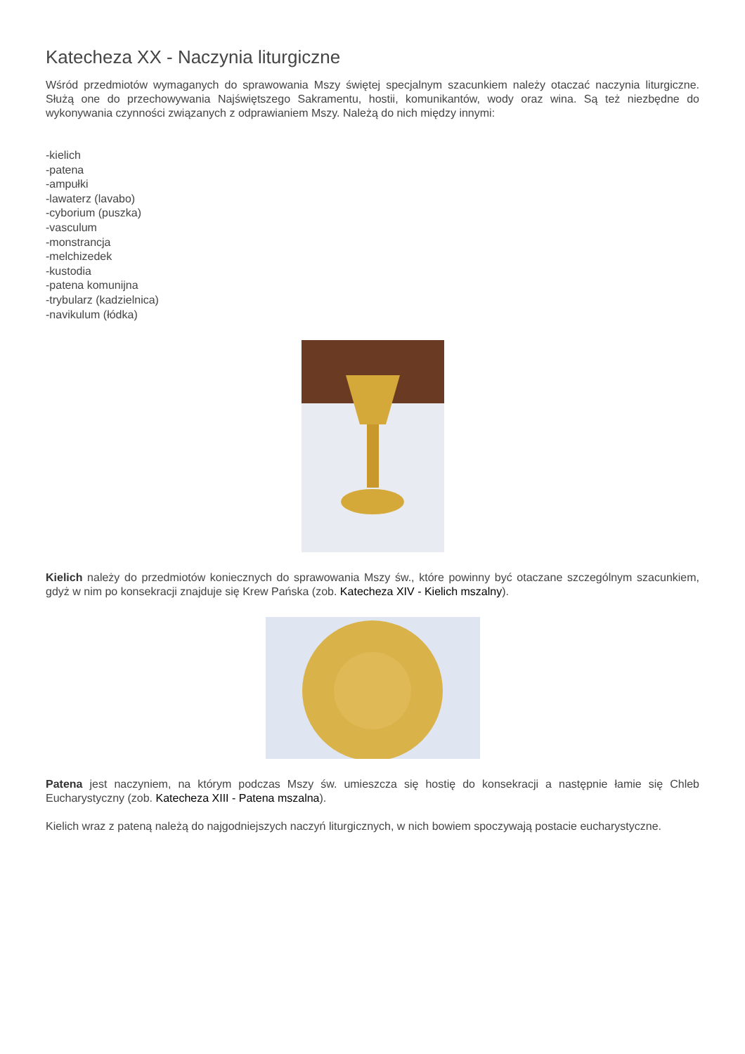Katecheza XX - Naczynia liturgiczne
Wśród przedmiotów wymaganych do sprawowania Mszy świętej specjalnym szacunkiem należy otaczać naczynia liturgiczne. Służą one do przechowywania Najświętszego Sakramentu, hostii, komunikantów, wody oraz wina. Są też niezbędne do wykonywania czynności związanych z odprawianiem Mszy. Należą do nich między innymi:
-kielich
-patena
-ampułki
-lawaterz (lavabo)
-cyborium (puszka)
-vasculum
-monstrancja
-melchizedek
-kustodia
-patena komunijna
-trybularz (kadzielnica)
-navikulum (łódka)
Kielich należy do przedmiotów koniecznych do sprawowania Mszy św., które powinny być otaczane szczególnym szacunkiem, gdyż w nim po konsekracji znajduje się Krew Pańska (zob. Katecheza XIV - Kielich mszalny).
Patena jest naczyniem, na którym podczas Mszy św. umieszcza się hostię do konsekracji a następnie łamie się Chleb Eucharystyczny (zob. Katecheza XIII - Patena mszalna).
Kielich wraz z pateną należą do najgodniejszych naczyń liturgicznych, w nich bowiem spoczywają postacie eucharystyczne.